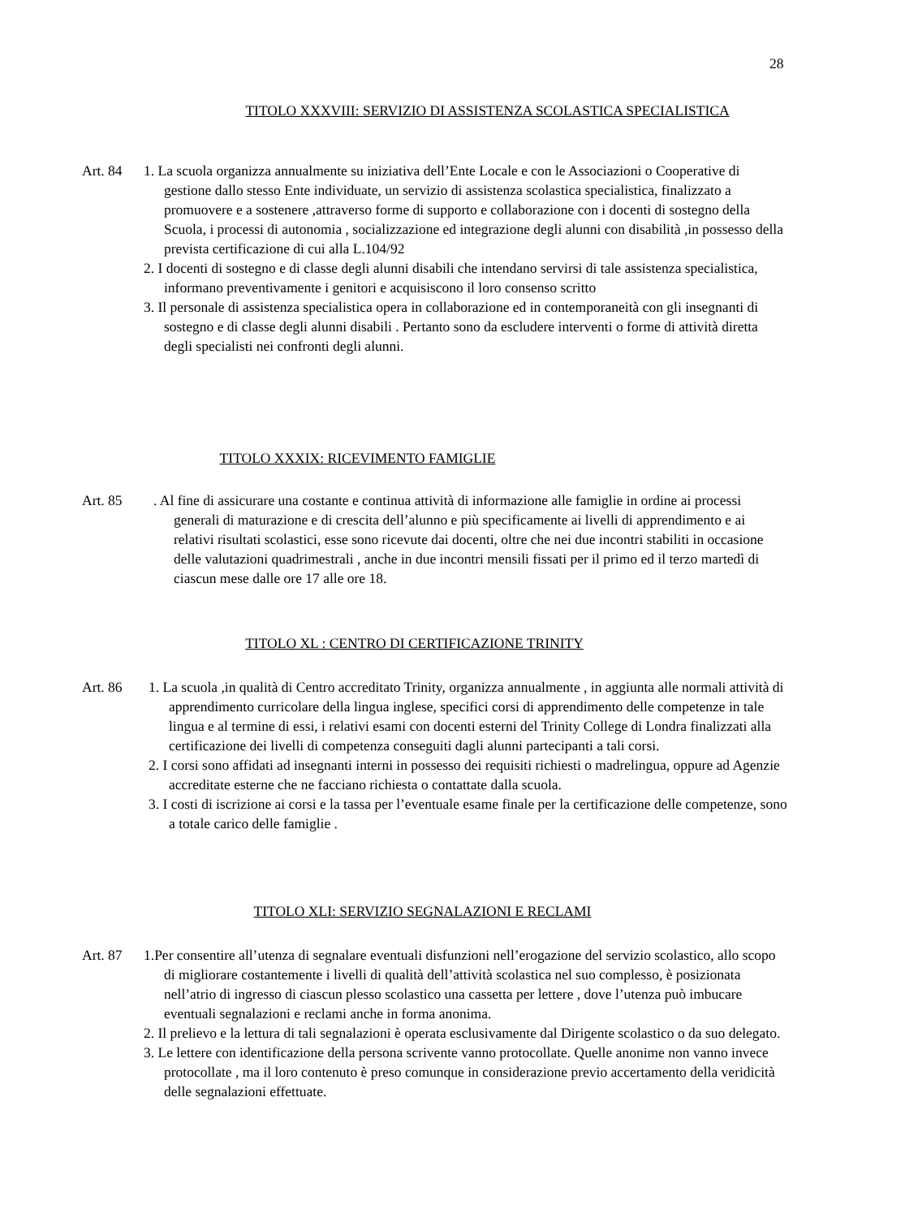28
TITOLO XXXVIII: SERVIZIO DI ASSISTENZA SCOLASTICA SPECIALISTICA
Art. 84
1. La scuola organizza annualmente su iniziativa dell’Ente Locale e con le Associazioni o Cooperative di gestione dallo stesso Ente individuate, un servizio di assistenza scolastica specialistica, finalizzato a promuovere e a sostenere ,attraverso forme di supporto e collaborazione con i docenti di sostegno della Scuola, i processi di autonomia , socializzazione ed integrazione degli alunni con disabilità ,in possesso della prevista certificazione di cui alla L.104/92
2. I docenti di sostegno e di classe degli alunni disabili che intendano servirsi di tale assistenza specialistica, informano preventivamente i genitori e acquisiscono il loro consenso scritto
3. Il personale di assistenza specialistica opera in collaborazione ed in contemporaneità con gli insegnanti di sostegno e di classe degli alunni disabili . Pertanto sono da escludere interventi o forme di attività diretta degli specialisti nei confronti degli alunni.
TITOLO XXXIX: RICEVIMENTO FAMIGLIE
Art. 85
. Al fine di assicurare una costante e continua attività di informazione alle famiglie in ordine ai processi generali di maturazione e di crescita dell’alunno e più specificamente ai livelli di apprendimento e ai relativi risultati scolastici, esse sono ricevute dai docenti, oltre che nei due incontri stabiliti in occasione delle valutazioni quadrimestrali , anche in due incontri mensili fissati per il primo ed il terzo martedì di ciascun mese dalle ore 17 alle ore 18.
TITOLO XL : CENTRO DI CERTIFICAZIONE TRINITY
Art. 86
1. La scuola ,in qualità di Centro accreditato Trinity, organizza annualmente , in aggiunta alle normali attività di apprendimento curricolare della lingua inglese, specifici corsi di apprendimento delle competenze in tale lingua e al termine di essi, i relativi esami con docenti esterni del Trinity College di Londra finalizzati alla certificazione dei livelli di competenza conseguiti dagli alunni partecipanti a tali corsi.
2. I corsi sono affidati ad insegnanti interni in possesso dei requisiti richiesti o madrelingua, oppure ad Agenzie accreditate esterne che ne facciano richiesta o contattate dalla scuola.
3. I costi di iscrizione ai corsi e la tassa per l’eventuale esame finale per la certificazione delle competenze, sono a totale carico delle famiglie .
TITOLO XLI: SERVIZIO SEGNALAZIONI E RECLAMI
Art. 87
1.Per consentire all’utenza di segnalare eventuali disfunzioni nell’erogazione del servizio scolastico, allo scopo di migliorare costantemente i livelli di qualità dell’attività scolastica nel suo complesso, è posizionata nell’atrio di ingresso di ciascun plesso scolastico una cassetta per lettere , dove l’utenza può imbucare eventuali segnalazioni e reclami anche in forma anonima.
2. Il prelievo e la lettura di tali segnalazioni è operata esclusivamente dal Dirigente scolastico o da suo delegato.
3. Le lettere con identificazione della persona scrivente vanno protocollate. Quelle anonime non vanno invece protocollate , ma il loro contenuto è preso comunque in considerazione previo accertamento della veridicità delle segnalazioni effettuate.